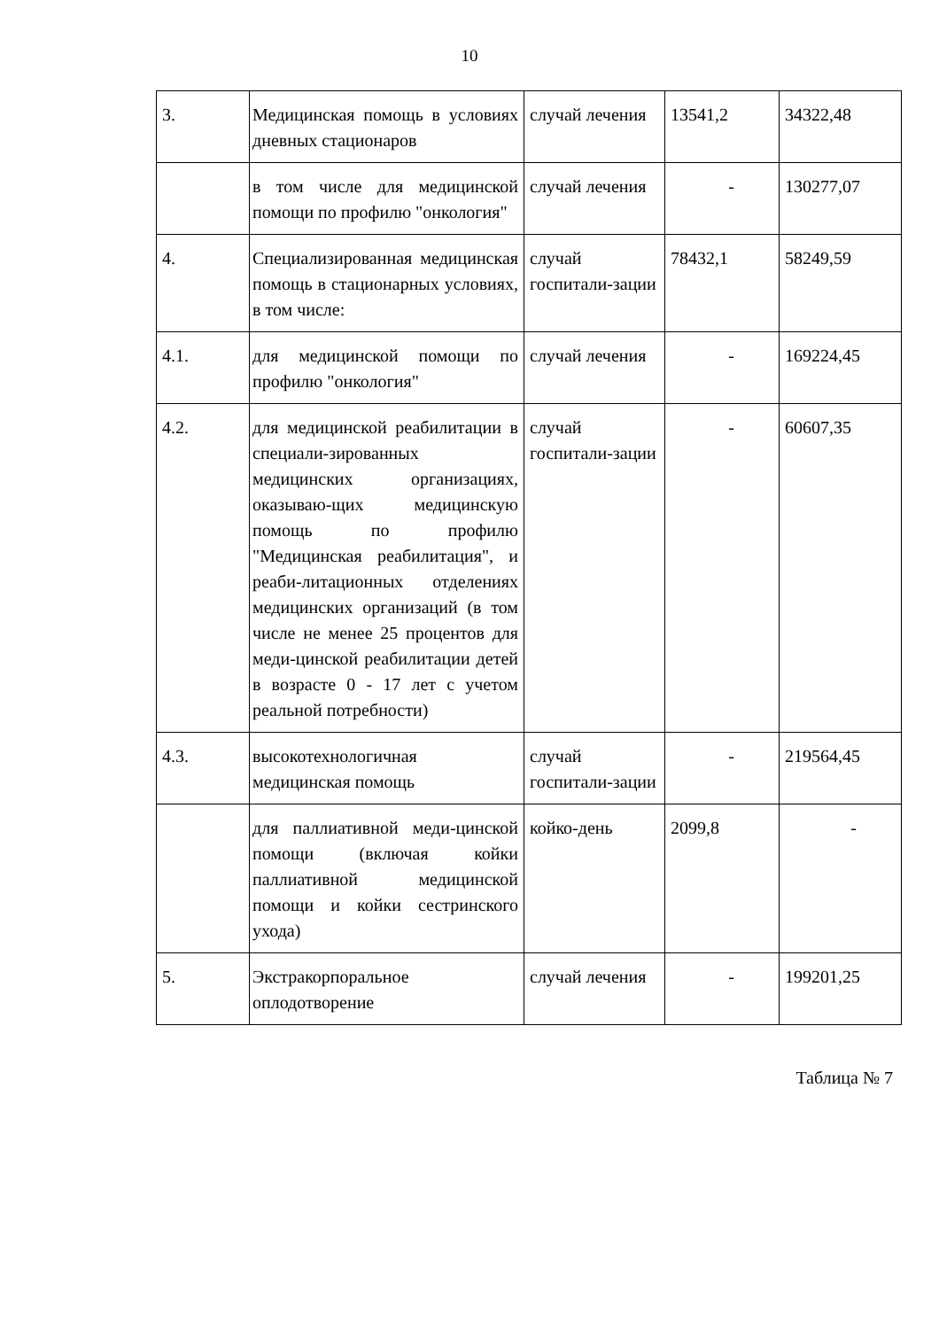10
| 3. | Медицинская помощь в условиях дневных стационаров | случай лечения | 13541,2 | 34322,48 |
| | в том числе для медицинской помощи по профилю "онкология" | случай лечения | - | 130277,07 |
| 4. | Специализированная медицинская помощь в стационарных условиях, в том числе: | случай госпитали-зации | 78432,1 | 58249,59 |
| 4.1. | для медицинской помощи по профилю "онкология" | случай лечения | - | 169224,45 |
| 4.2. | для медицинской реабилитации в специали-зированных медицинских организациях, оказываю-щих медицинскую помощь по профилю "Медицинская реабилитация", и реаби-литационных отделениях медицинских организаций (в том числе не менее 25 процентов для меди-цинской реабилитации детей в возрасте 0 - 17 лет с учетом реальной потребности) | случай госпитали-зации | - | 60607,35 |
| 4.3. | высокотехнологичная медицинская помощь | случай госпитали-зации | - | 219564,45 |
| | для паллиативной меди-цинской помощи (включая койки паллиативной медицинской помощи и койки сестринского ухода) | койко-день | 2099,8 | - |
| 5. | Экстракорпоральное оплодотворение | случай лечения | - | 199201,25 |
Таблица № 7